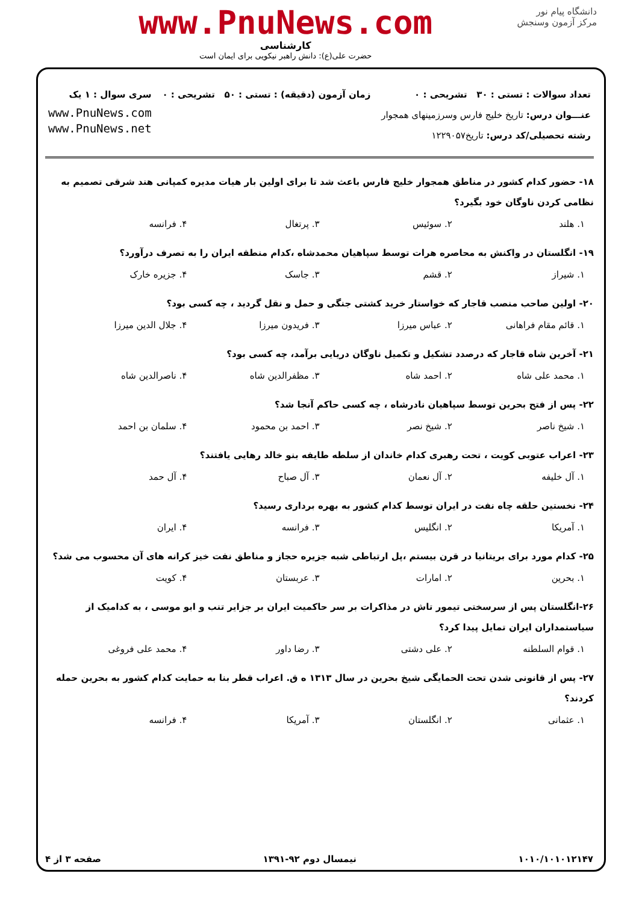دانشگاه پیام نور
مرکز آزمون وسنجش
www.PnuNews.com
کارشناسی
حضرت علی(ع): دانش راهبر نیکویی برای ایمان است
تعداد سوالات : تستی : ۳۰ تشریحی : ۰
عنـــوان درس: تاریخ خلیج فارس وسرزمینهای همجوار
رشته تحصیلی/کد درس: تاریخ۱۲۲۹۰۵۷
زمان آزمون (دقیقه) : تستی : ۵۰ تشریحی : ۰
سری سوال : ۱ یک
www.PnuNews.com
www.PnuNews.net
۱۸- حضور کدام کشور در مناطق همجوار خلیج فارس باعث شد تا برای اولین بار هیات مدیره کمپانی هند شرقی تصمیم به نظامی کردن ناوگان خود بگیرد؟
۱. هلند ۲. سوئیس ۳. پرتغال ۴. فرانسه
۱۹- انگلستان در واکنش به محاصره هرات توسط سپاهیان محمدشاه ،کدام منطقه ایران را به تصرف درآورد؟
۱. شیراز ۲. قشم ۳. جاسک ۴. جزیره خارک
۲۰- اولین صاحب منصب قاجار که خواستار خرید کشتی جنگی و حمل و نقل گردید ، چه کسی بود؟
۱. قائم مقام فراهانی ۲. عباس میرزا ۳. فریدون میرزا ۴. جلال الدین میرزا
۲۱- آخرین شاه قاجار که درصدد تشکیل و تکمیل ناوگان دریایی برآمد، چه کسی بود؟
۱. محمد علی شاه ۲. احمد شاه ۳. مظفرالدین شاه ۴. ناصرالدین شاه
۲۲- پس از فتح بحرین توسط سپاهیان نادرشاه ، چه کسی حاکم آنجا شد؟
۱. شیخ ناصر ۲. شیخ نصر ۳. احمد بن محمود ۴. سلمان بن احمد
۲۳- اعراب عتوبی کویت ، تحت رهبری کدام خاندان از سلطه طایفه بنو خالد رهایی یافتند؟
۱. آل خلیفه ۲. آل نعمان ۳. آل صباح ۴. آل حمد
۲۴- نخستین حلقه چاه نفت در ایران توسط کدام کشور به بهره برداری رسید؟
۱. آمریکا ۲. انگلیس ۳. فرانسه ۴. ایران
۲۵- کدام مورد برای بریتانیا در قرن بیستم ،پل ارتباطی شبه جزیره حجاز و مناطق نفت خیز کرانه های آن محسوب می شد؟
۱. بحرین ۲. امارات ۳. عربستان ۴. کویت
۲۶-انگلستان پس از سرسختی تیمور تاش در مذاکرات بر سر حاکمیت ایران بر جزایر تنب و ابو موسی ، به کدامیک از سیاستمداران ایران تمایل پیدا کرد؟
۱. قوام السلطنه ۲. علی دشتی ۳. رضا داور ۴. محمد علی فروغی
۲۷- پس از قانونی شدن تحت الحمایگی شیخ بحرین در سال ۱۳۱۳ ه ق. اعراب قطر بنا به حمایت کدام کشور به بحرین حمله کردند؟
۱. عثمانی ۲. انگلستان ۳. آمریکا ۴. فرانسه
۱۰۱۰/۱۰۱۰۱۲۱۴۷ نیمسال دوم ۹۲-۱۳۹۱ صفحه ۳ از ۴